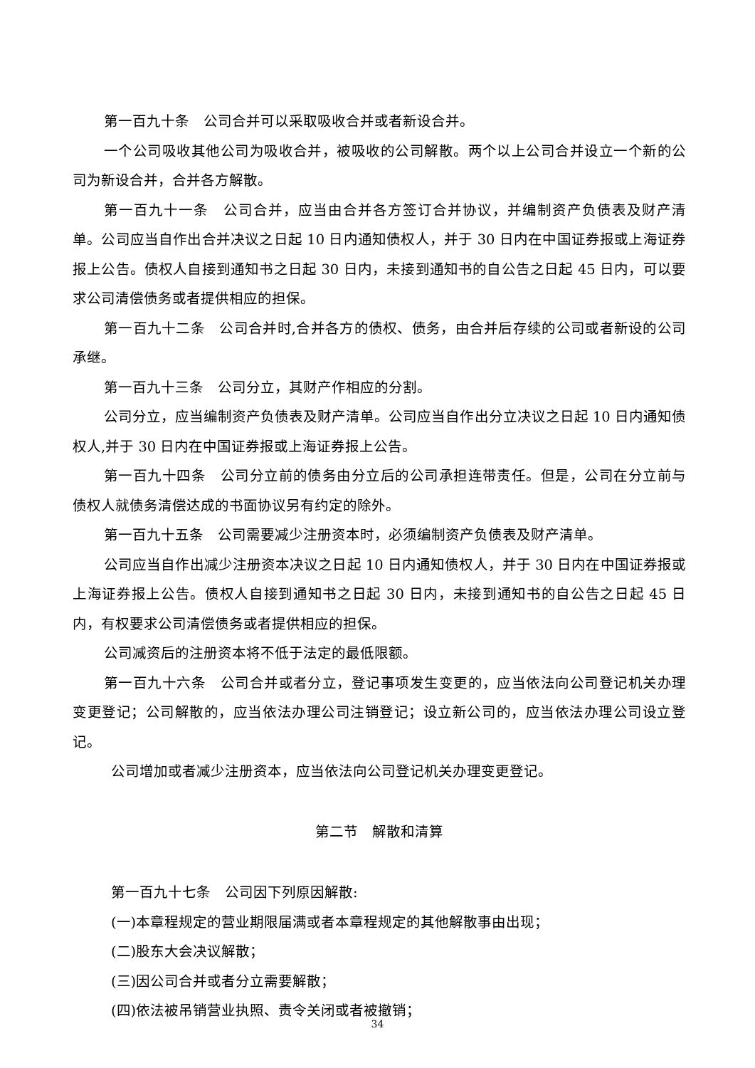第一百九十条　公司合并可以采取吸收合并或者新设合并。
一个公司吸收其他公司为吸收合并，被吸收的公司解散。两个以上公司合并设立一个新的公司为新设合并，合并各方解散。
第一百九十一条　公司合并，应当由合并各方签订合并协议，并编制资产负债表及财产清单。公司应当自作出合并决议之日起 10 日内通知债权人，并于 30 日内在中国证券报或上海证券报上公告。债权人自接到通知书之日起 30 日内，未接到通知书的自公告之日起 45 日内，可以要求公司清偿债务或者提供相应的担保。
第一百九十二条　公司合并时,合并各方的债权、债务，由合并后存续的公司或者新设的公司承继。
第一百九十三条　公司分立，其财产作相应的分割。
公司分立，应当编制资产负债表及财产清单。公司应当自作出分立决议之日起 10 日内通知债权人,并于 30 日内在中国证券报或上海证券报上公告。
第一百九十四条　公司分立前的债务由分立后的公司承担连带责任。但是，公司在分立前与债权人就债务清偿达成的书面协议另有约定的除外。
第一百九十五条　公司需要减少注册资本时，必须编制资产负债表及财产清单。
公司应当自作出减少注册资本决议之日起 10 日内通知债权人，并于 30 日内在中国证券报或上海证券报上公告。债权人自接到通知书之日起 30 日内，未接到通知书的自公告之日起 45 日内，有权要求公司清偿债务或者提供相应的担保。
公司减资后的注册资本将不低于法定的最低限额。
第一百九十六条　公司合并或者分立，登记事项发生变更的，应当依法向公司登记机关办理变更登记；公司解散的，应当依法办理公司注销登记；设立新公司的，应当依法办理公司设立登记。
公司增加或者减少注册资本，应当依法向公司登记机关办理变更登记。
第二节　解散和清算
第一百九十七条　公司因下列原因解散:
(一)本章程规定的营业期限届满或者本章程规定的其他解散事由出现；
(二)股东大会决议解散；
(三)因公司合并或者分立需要解散；
(四)依法被吊销营业执照、责令关闭或者被撤销；
34